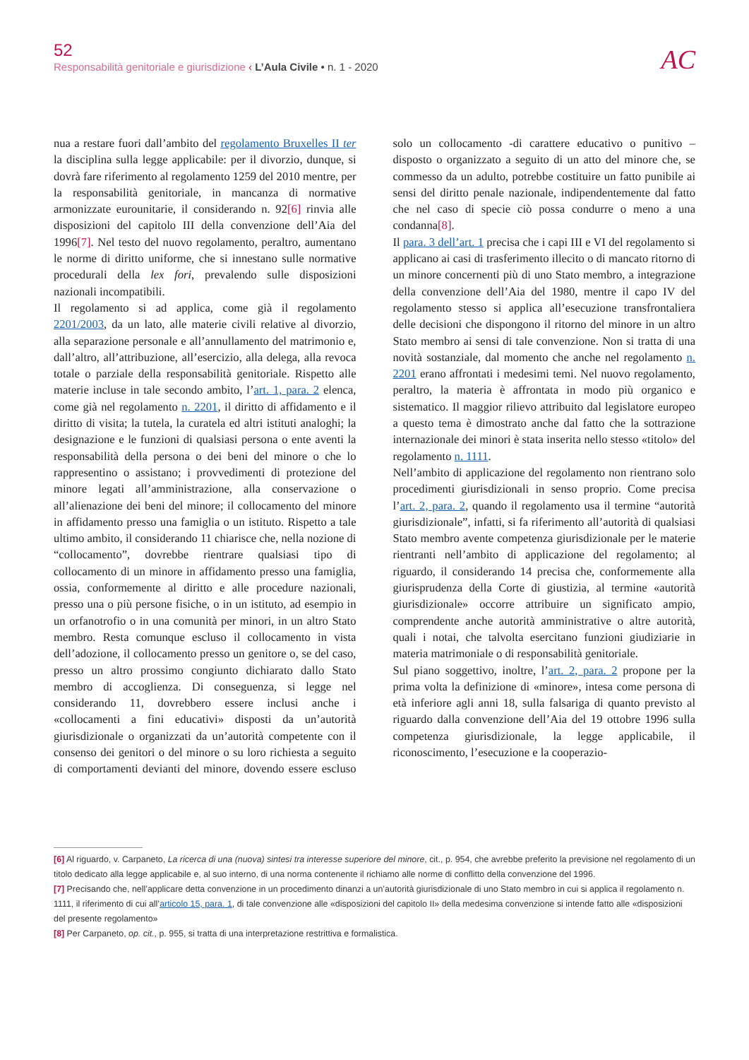52
Responsabilità genitoriale e giurisdizione ‹ L’Aula Civile • n. 1 - 2020
AC
nua a restare fuori dall’ambito del regolamento Bruxelles II ter la disciplina sulla legge applicabile: per il divorzio, dunque, si dovrà fare riferimento al regolamento 1259 del 2010 mentre, per la responsabilità genitoriale, in mancanza di normative armonizzate eurounitarie, il considerando n. 92[6] rinvia alle disposizioni del capitolo III della convenzione dell’Aia del 1996[7]. Nel testo del nuovo regolamento, peraltro, aumentano le norme di diritto uniforme, che si innestano sulle normative procedurali della lex fori, prevalendo sulle disposizioni nazionali incompatibili.
Il regolamento si ad applica, come già il regolamento 2201/2003, da un lato, alle materie civili relative al divorzio, alla separazione personale e all’annullamento del matrimonio e, dall’altro, all’attribuzione, all’esercizio, alla delega, alla revoca totale o parziale della responsabilità genitoriale. Rispetto alle materie incluse in tale secondo ambito, l’art. 1, para. 2 elenca, come già nel regolamento n. 2201, il diritto di affidamento e il diritto di visita; la tutela, la curatela ed altri istituti analoghi; la designazione e le funzioni di qualsiasi persona o ente aventi la responsabilità della persona o dei beni del minore o che lo rappresentino o assistano; i provvedimenti di protezione del minore legati all’amministrazione, alla conservazione o all’alienazione dei beni del minore; il collocamento del minore in affidamento presso una famiglia o un istituto. Rispetto a tale ultimo ambito, il considerando 11 chiarisce che, nella nozione di “collocamento”, dovrebbe rientrare qualsiasi tipo di collocamento di un minore in affidamento presso una famiglia, ossia, conformemente al diritto e alle procedure nazionali, presso una o più persone fisiche, o in un istituto, ad esempio in un orfanotrofio o in una comunità per minori, in un altro Stato membro. Resta comunque escluso il collocamento in vista dell’adozione, il collocamento presso un genitore o, se del caso, presso un altro prossimo congiunto dichiarato dallo Stato membro di accoglienza. Di conseguenza, si legge nel considerando 11, dovrebbero essere inclusi anche i «collocamenti a fini educativi» disposti da un’autorità giurisdizionale o organizzati da un’autorità competente con il consenso dei genitori o del minore o su loro richiesta a seguito di comportamenti devianti del minore, dovendo essere escluso solo un collocamento -di carattere educativo o punitivo – disposto o organizzato a seguito di un atto del minore che, se commesso da un adulto, potrebbe costituire un fatto punibile ai sensi del diritto penale nazionale, indipendentemente dal fatto che nel caso di specie ciò possa condurre o meno a una condanna[8].
Il para. 3 dell’art. 1 precisa che i capi III e VI del regolamento si applicano ai casi di trasferimento illecito o di mancato ritorno di un minore concernenti più di uno Stato membro, a integrazione della convenzione dell’Aia del 1980, mentre il capo IV del regolamento stesso si applica all’esecuzione transfrontaliera delle decisioni che dispongono il ritorno del minore in un altro Stato membro ai sensi di tale convenzione. Non si tratta di una novità sostanziale, dal momento che anche nel regolamento n. 2201 erano affrontati i medesimi temi. Nel nuovo regolamento, peraltro, la materia è affrontata in modo più organico e sistematico. Il maggior rilievo attribuito dal legislatore europeo a questo tema è dimostrato anche dal fatto che la sottrazione internazionale dei minori è stata inserita nello stesso «titolo» del regolamento n. 1111.
Nell’ambito di applicazione del regolamento non rientrano solo procedimenti giurisdizionali in senso proprio. Come precisa l’art. 2, para. 2, quando il regolamento usa il termine “autorità giurisdizionale”, infatti, si fa riferimento all’autorità di qualsiasi Stato membro avente competenza giurisdizionale per le materie rientranti nell’ambito di applicazione del regolamento; al riguardo, il considerando 14 precisa che, conformemente alla giurisprudenza della Corte di giustizia, al termine «autorità giurisdizionale» occorre attribuire un significato ampio, comprendente anche autorità amministrative o altre autorità, quali i notai, che talvolta esercitano funzioni giudiziarie in materia matrimoniale o di responsabilità genitoriale.
Sul piano soggettivo, inoltre, l’art. 2, para. 2 propone per la prima volta la definizione di «minore», intesa come persona di età inferiore agli anni 18, sulla falsariga di quanto previsto al riguardo dalla convenzione dell’Aia del 19 ottobre 1996 sulla competenza giurisdizionale, la legge applicabile, il riconoscimento, l’esecuzione e la cooperazio-
[6] Al riguardo, v. Carpaneto, La ricerca di una (nuova) sintesi tra interesse superiore del minore, cit., p. 954, che avrebbe preferito la previsione nel regolamento di un titolo dedicato alla legge applicabile e, al suo interno, di una norma contenente il richiamo alle norme di conflitto della convenzione del 1996.
[7] Precisando che, nell’applicare detta convenzione in un procedimento dinanzi a un’autorità giurisdizionale di uno Stato membro in cui si applica il regolamento n. 1111, il riferimento di cui all’articolo 15, para. 1, di tale convenzione alle «disposizioni del capitolo II» della medesima convenzione si intende fatto alle «disposizioni del presente regolamento»
[8] Per Carpaneto, op. cit., p. 955, si tratta di una interpretazione restrittiva e formalistica.